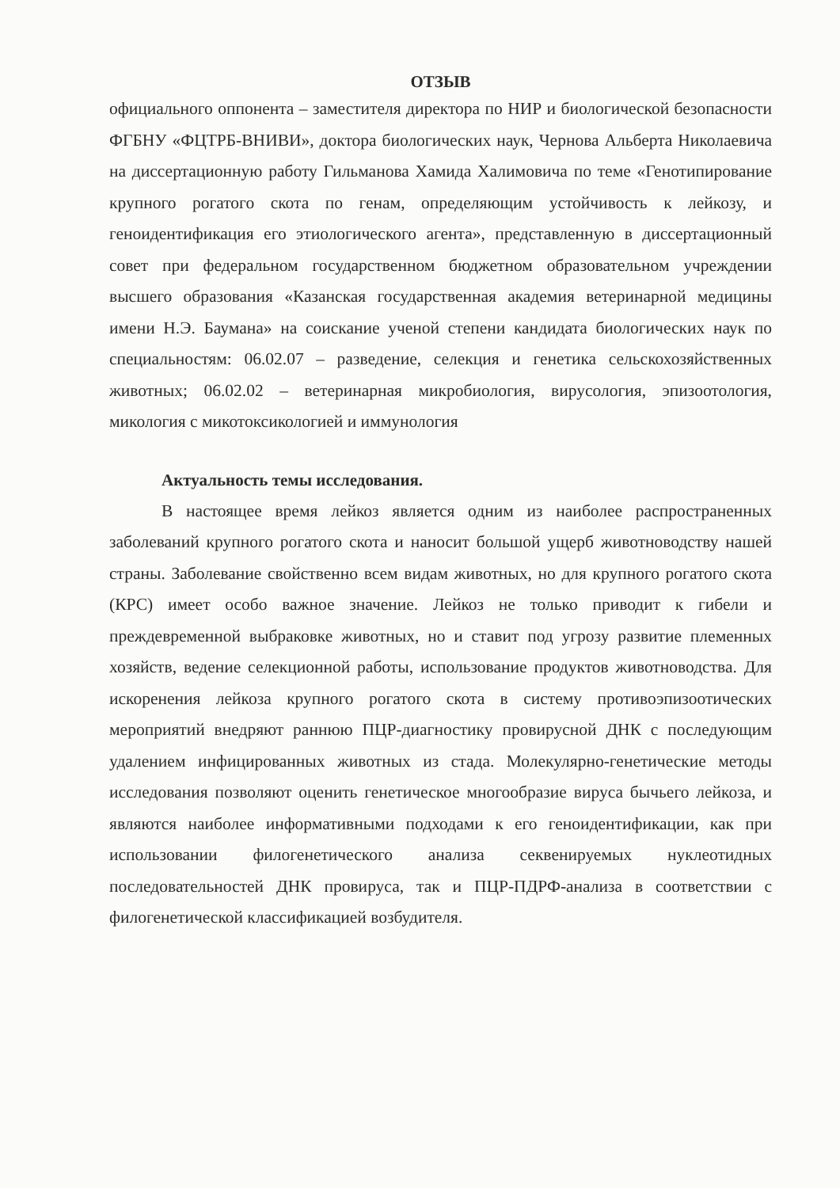ОТЗЫВ
официального оппонента – заместителя директора по НИР и биологической безопасности ФГБНУ «ФЦТРБ-ВНИВИ», доктора биологических наук, Чернова Альберта Николаевича на диссертационную работу Гильманова Хамида Халимовича по теме «Генотипирование крупного рогатого скота по генам, определяющим устойчивость к лейкозу, и геноидентификация его этиологического агента», представленную в диссертационный совет при федеральном государственном бюджетном образовательном учреждении высшего образования «Казанская государственная академия ветеринарной медицины имени Н.Э. Баумана» на соискание ученой степени кандидата биологических наук по специальностям: 06.02.07 – разведение, селекция и генетика сельскохозяйственных животных; 06.02.02 – ветеринарная микробиология, вирусология, эпизоотология, микология с микотоксикологией и иммунология
Актуальность темы исследования.
В настоящее время лейкоз является одним из наиболее распространенных заболеваний крупного рогатого скота и наносит большой ущерб животноводству нашей страны. Заболевание свойственно всем видам животных, но для крупного рогатого скота (КРС) имеет особо важное значение. Лейкоз не только приводит к гибели и преждевременной выбраковке животных, но и ставит под угрозу развитие племенных хозяйств, ведение селекционной работы, использование продуктов животноводства. Для искоренения лейкоза крупного рогатого скота в систему противоэпизоотических мероприятий внедряют раннюю ПЦР-диагностику провирусной ДНК с последующим удалением инфицированных животных из стада. Молекулярно-генетические методы исследования позволяют оценить генетическое многообразие вируса бычьего лейкоза, и являются наиболее информативными подходами к его геноидентификации, как при использовании филогенетического анализа секвенируемых нуклеотидных последовательностей ДНК провируса, так и ПЦР-ПДРФ-анализа в соответствии с филогенетической классификацией возбудителя.